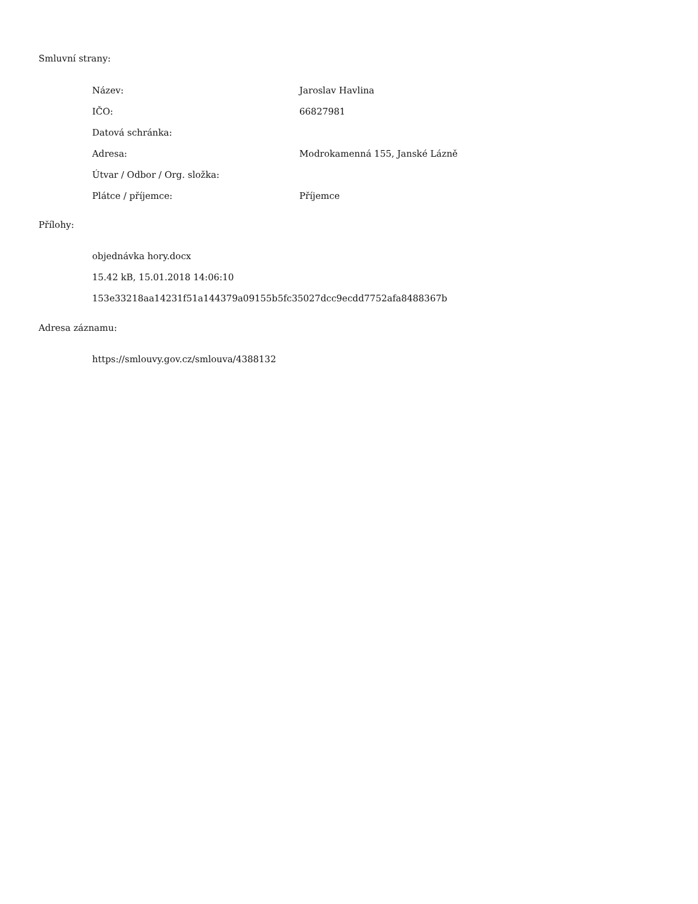Smluvní strany:
| Název: | Jaroslav Havlina |
| IČO: | 66827981 |
| Datová schránka: | |
| Adresa: | Modrokamenná 155, Janské Lázně |
| Útvar / Odbor / Org. složka: | |
| Plátce / příjemce: | Příjemce |
Přílohy:
objednávka hory.docx
15.42 kB, 15.01.2018 14:06:10
153e33218aa14231f51a144379a09155b5fc35027dcc9ecdd7752afa8488367b
Adresa záznamu:
https://smlouvy.gov.cz/smlouva/4388132